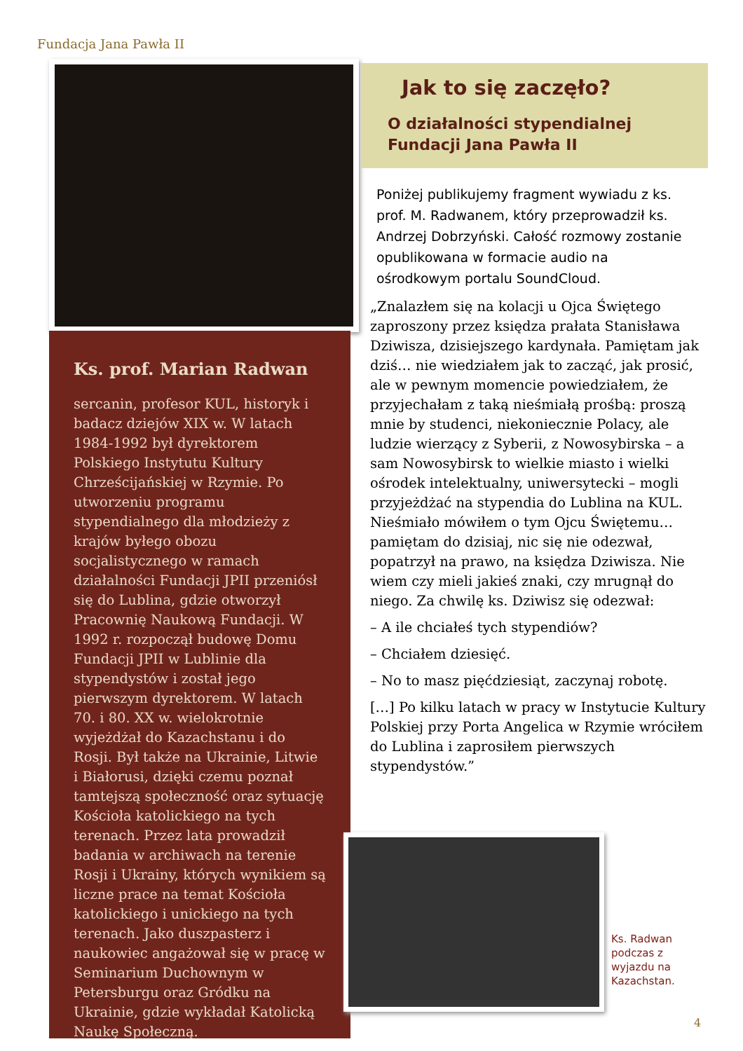Fundacja Jana Pawła II
Ks. prof. Marian Radwan
sercanin, profesor KUL, historyk i badacz dziejów XIX w. W latach 1984-1992 był dyrektorem Polskiego Instytutu Kultury Chrześcijańskiej w Rzymie. Po utworzeniu programu stypendialnego dla młodzieży z krajów byłego obozu socjalistycznego w ramach działalności Fundacji JPII przeniósł się do Lublina, gdzie otworzył Pracownię Naukową Fundacji. W 1992 r. rozpoczął budowę Domu Fundacji JPII w Lublinie dla stypendystów i został jego pierwszym dyrektorem. W latach 70. i 80. XX w. wielokrotnie wyjeżdżał do Kazachstanu i do Rosji. Był także na Ukrainie, Litwie i Białorusi, dzięki czemu poznał tamtejszą społeczność oraz sytuację Kościoła katolickiego na tych terenach. Przez lata prowadził badania w archiwach na terenie Rosji i Ukrainy, których wynikiem są liczne prace na temat Kościoła katolickiego i unickiego na tych terenach. Jako duszpasterz i naukowiec angażował się w pracę w Seminarium Duchownym w Petersburgu oraz Gródku na Ukrainie, gdzie wykładał Katolicką Naukę Społeczną.
Jak to się zaczęło?
O działalności stypendialnej
Fundacji Jana Pawła II
Poniżej publikujemy fragment wywiadu z ks. prof. M. Radwanem, który przeprowadził ks. Andrzej Dobrzyński. Całość rozmowy zostanie opublikowana w formacie audio na ośrodkowym portalu SoundCloud.
„Znalazłem się na kolacji u Ojca Świętego zaproszony przez księdza prałata Stanisława Dziwisza, dzisiejszego kardynała. Pamiętam jak dziś… nie wiedziałem jak to zacząć, jak prosić, ale w pewnym momencie powiedziałem, że przyjechałam z taką nieśmiałą prośbą: proszą mnie by studenci, niekoniecznie Polacy, ale ludzie wierzący z Syberii, z Nowosybirska – a sam Nowosybirsk to wielkie miasto i wielki ośrodek intelektualny, uniwersytecki – mogli przyjeżdżać na stypendia do Lublina na KUL. Nieśmiało mówiłem o tym Ojcu Świętemu… pamiętam do dzisiaj, nic się nie odezwał, popatrzył na prawo, na księdza Dziwisza. Nie wiem czy mieli jakieś znaki, czy mrugnął do niego. Za chwilę ks. Dziwisz się odezwał:
– A ile chciałeś tych stypendiów?
– Chciałem dziesięć.
– No to masz pięćdziesiąt, zaczynaj robotę.
[…] Po kilku latach w pracy w Instytucie Kultury Polskiej przy Porta Angelica w Rzymie wróciłem do Lublina i zaprosiłem pierwszych stypendystów.”
Ks. Radwan podczas z wyjazdu na Kazachstan.
4